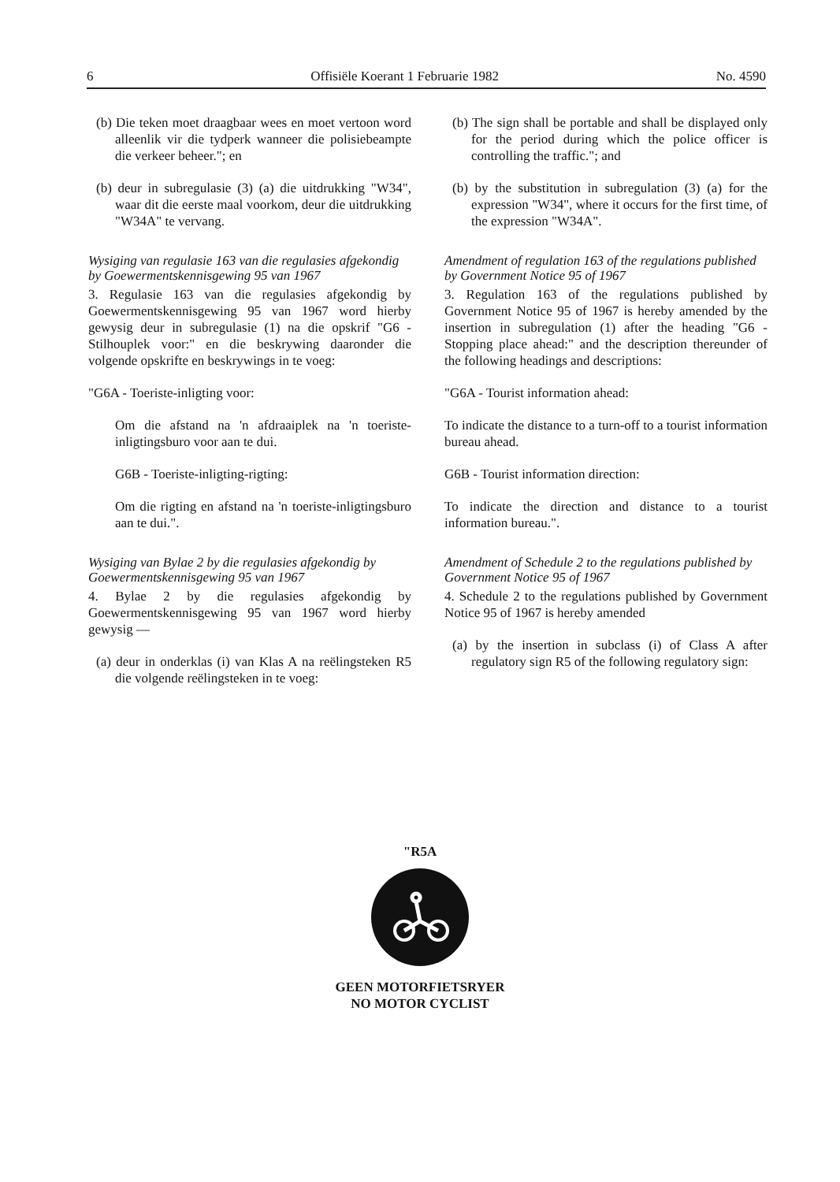6 Offisiële Koerant 1 Februarie 1982 No. 4590
(b) Die teken moet draagbaar wees en moet vertoon word alleenlik vir die tydperk wanneer die polisiebeampte die verkeer beheer."; en
(b) deur in subregulasie (3) (a) die uitdrukking "W34", waar dit die eerste maal voorkom, deur die uitdrukking "W34A" te vervang.
Wysiging van regulasie 163 van die regulasies afgekondig by Goewermentskennisgewing 95 van 1967
3. Regulasie 163 van die regulasies afgekondig by Goewermentskennisgewing 95 van 1967 word hierby gewysig deur in subregulasie (1) na die opskrif "G6 - Stilhouplek voor:" en die beskrywing daaronder die volgende opskrifte en beskrywings in te voeg:
"G6A - Toeriste-inligting voor:
Om die afstand na 'n afdraaiplek na 'n toeriste-inligtingsburo voor aan te dui.
G6B - Toeriste-inligting-rigting:
Om die rigting en afstand na 'n toeriste-inligtingsburo aan te dui.".
Wysiging van Bylae 2 by die regulasies afgekondig by Goewermentskennisgewing 95 van 1967
4. Bylae 2 by die regulasies afgekondig by Goewermentskennisgewing 95 van 1967 word hierby gewysig —
(a) deur in onderklas (i) van Klas A na reëlingsteken R5 die volgende reëlingsteken in te voeg:
(b) The sign shall be portable and shall be displayed only for the period during which the police officer is controlling the traffic."; and
(b) by the substitution in subregulation (3) (a) for the expression "W34", where it occurs for the first time, of the expression "W34A".
Amendment of regulation 163 of the regulations published by Government Notice 95 of 1967
3. Regulation 163 of the regulations published by Government Notice 95 of 1967 is hereby amended by the insertion in subregulation (1) after the heading "G6 - Stopping place ahead:" and the description thereunder of the following headings and descriptions:
"G6A - Tourist information ahead:
To indicate the distance to a turn-off to a tourist information bureau ahead.
G6B - Tourist information direction:
To indicate the direction and distance to a tourist information bureau.".
Amendment of Schedule 2 to the regulations published by Government Notice 95 of 1967
4. Schedule 2 to the regulations published by Government Notice 95 of 1967 is hereby amended
(a) by the insertion in subclass (i) of Class A after regulatory sign R5 of the following regulatory sign:
"R5A
GEEN MOTORFIETSRYER
NO MOTOR CYCLIST